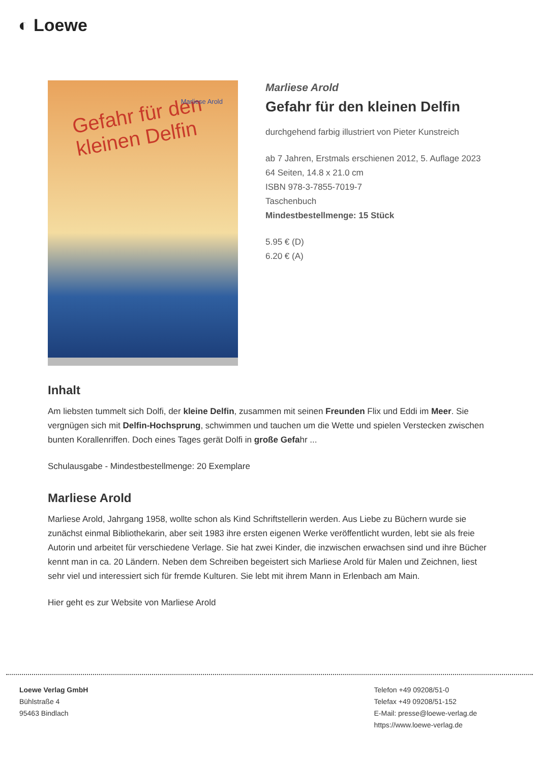◐ Loewe
Gefahr für den kleinen Delfin Marliese Arold
Marliese Arold
Gefahr für den kleinen Delfin
durchgehend farbig illustriert von Pieter Kunstreich
ab 7 Jahren, Erstmals erschienen 2012, 5. Auflage 2023
64 Seiten, 14.8 x 21.0 cm
ISBN 978-3-7855-7019-7
Taschenbuch
Mindestbestellmenge: 15 Stück
5.95 € (D)
6.20 € (A)
Inhalt
Am liebsten tummelt sich Dolfi, der kleine Delfin, zusammen mit seinen Freunden Flix und Eddi im Meer. Sie vergnügen sich mit Delfin-Hochsprung, schwimmen und tauchen um die Wette und spielen Verstecken zwischen bunten Korallenriffen. Doch eines Tages gerät Dolfi in große Gefahr ...
Schulausgabe - Mindestbestellmenge: 20 Exemplare
Marliese Arold
Marliese Arold, Jahrgang 1958, wollte schon als Kind Schriftstellerin werden. Aus Liebe zu Büchern wurde sie zunächst einmal Bibliothekarin, aber seit 1983 ihre ersten eigenen Werke veröffentlicht wurden, lebt sie als freie Autorin und arbeitet für verschiedene Verlage. Sie hat zwei Kinder, die inzwischen erwachsen sind und ihre Bücher kennt man in ca. 20 Ländern. Neben dem Schreiben begeistert sich Marliese Arold für Malen und Zeichnen, liest sehr viel und interessiert sich für fremde Kulturen. Sie lebt mit ihrem Mann in Erlenbach am Main.
Hier geht es zur Website von Marliese Arold
Loewe Verlag GmbH
Bühlstraße 4
95463 Bindlach
Telefon +49 09208/51-0
Telefax +49 09208/51-152
E-Mail: presse@loewe-verlag.de
https://www.loewe-verlag.de